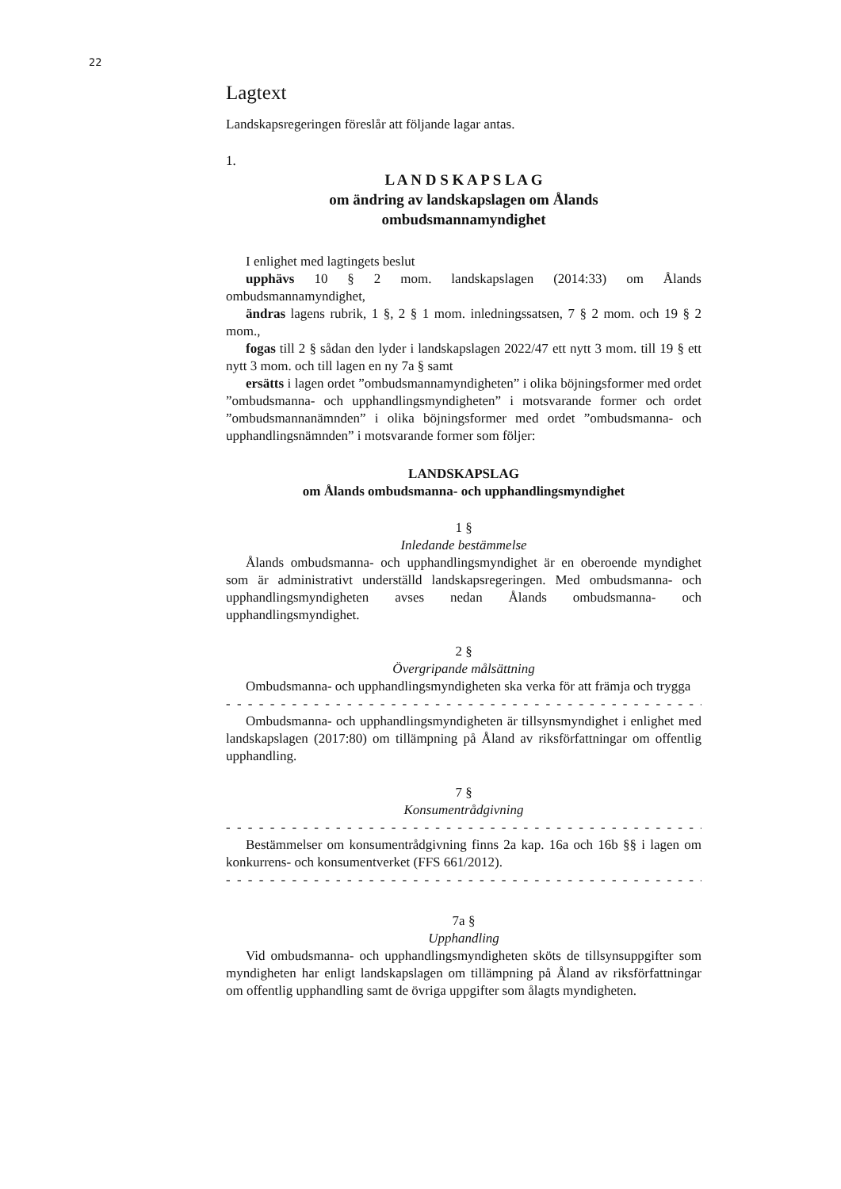22
Lagtext
Landskapsregeringen föreslår att följande lagar antas.
1.
L A N D S K A P S L A G
om ändring av landskapslagen om Ålands
ombudsmannamyndighet
I enlighet med lagtingets beslut
upphävs 10 § 2 mom. landskapslagen (2014:33) om Ålands ombudsmannamyndighet,
ändras lagens rubrik, 1 §, 2 § 1 mom. inledningssatsen, 7 § 2 mom. och 19 § 2 mom.,
fogas till 2 § sådan den lyder i landskapslagen 2022/47 ett nytt 3 mom. till 19 § ett nytt 3 mom. och till lagen en ny 7a § samt
ersätts i lagen ordet ”ombudsmannamyndigheten” i olika böjningsformer med ordet ”ombudsmanna- och upphandlingsmyndigheten” i motsvarande former och ordet ”ombudsmannanämnden” i olika böjningsformer med ordet ”ombudsmanna- och upphandlingsnämnden” i motsvarande former som följer:
LANDSKAPSLAG
om Ålands ombudsmanna- och upphandlingsmyndighet
1 §
Inledande bestämmelse
Ålands ombudsmanna- och upphandlingsmyndighet är en oberoende myndighet som är administrativt underställd landskapsregeringen. Med ombudsmanna- och upphandlingsmyndigheten avses nedan Ålands ombudsmanna- och upphandlingsmyndighet.
2 §
Övergripande målsättning
Ombudsmanna- och upphandlingsmyndigheten ska verka för att främja och trygga
- - - - - - - - - - - - - - - - - - - - - - - - - - - - - - - - - - - - - - - - - - - - - - - - -
Ombudsmanna- och upphandlingsmyndigheten är tillsynsmyndighet i enlighet med landskapslagen (2017:80) om tillämpning på Åland av riksförfattningar om offentlig upphandling.
7 §
Konsumentrådgivning
- - - - - - - - - - - - - - - - - - - - - - - - - - - - - - - - - - - - - - - - - - - - - - - - -
Bestämmelser om konsumentrådgivning finns 2a kap. 16a och 16b §§ i lagen om konkurrens- och konsumentverket (FFS 661/2012).
- - - - - - - - - - - - - - - - - - - - - - - - - - - - - - - - - - - - - - - - - - - - - - - - -
7a §
Upphandling
Vid ombudsmanna- och upphandlingsmyndigheten sköts de tillsynsuppgifter som myndigheten har enligt landskapslagen om tillämpning på Åland av riksförfattningar om offentlig upphandling samt de övriga uppgifter som ålagts myndigheten.